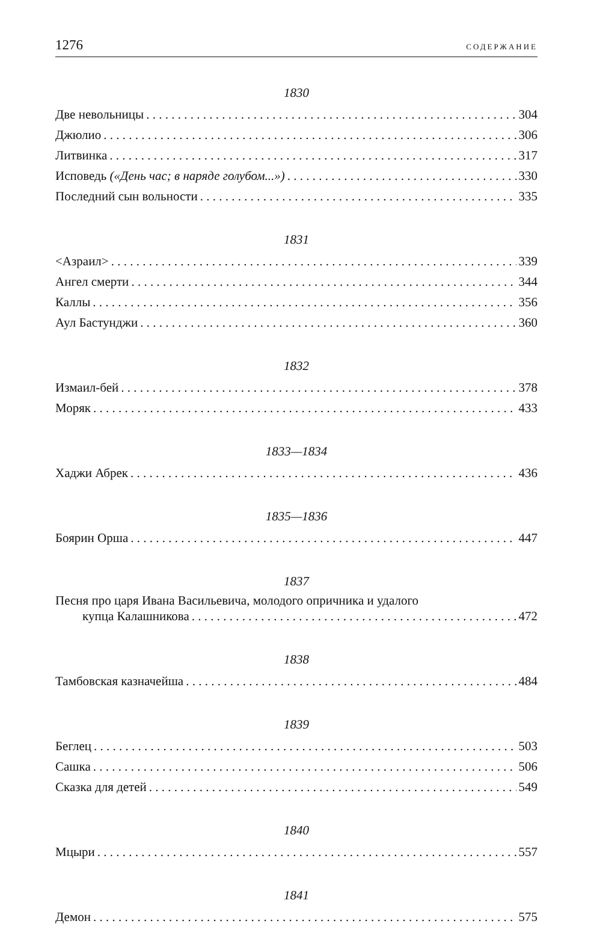1276 СОДЕРЖАНИЕ
1830
Две невольницы 304
Джюлио 306
Литвинка 317
Исповедь («День час; в наряде голубом...») 330
Последний сын вольности 335
1831
<Азраил> 339
Ангел смерти 344
Каллы 356
Аул Бастунджи 360
1832
Измаил-бей 378
Моряк 433
1833—1834
Хаджи Абрек 436
1835—1836
Боярин Орша 447
1837
Песня про царя Ивана Васильевича, молодого опричника и удалого
купца Калашникова 472
1838
Тамбовская казначейша 484
1839
Беглец 503
Сашка 506
Сказка для детей 549
1840
Мцыри 557
1841
Демон 575